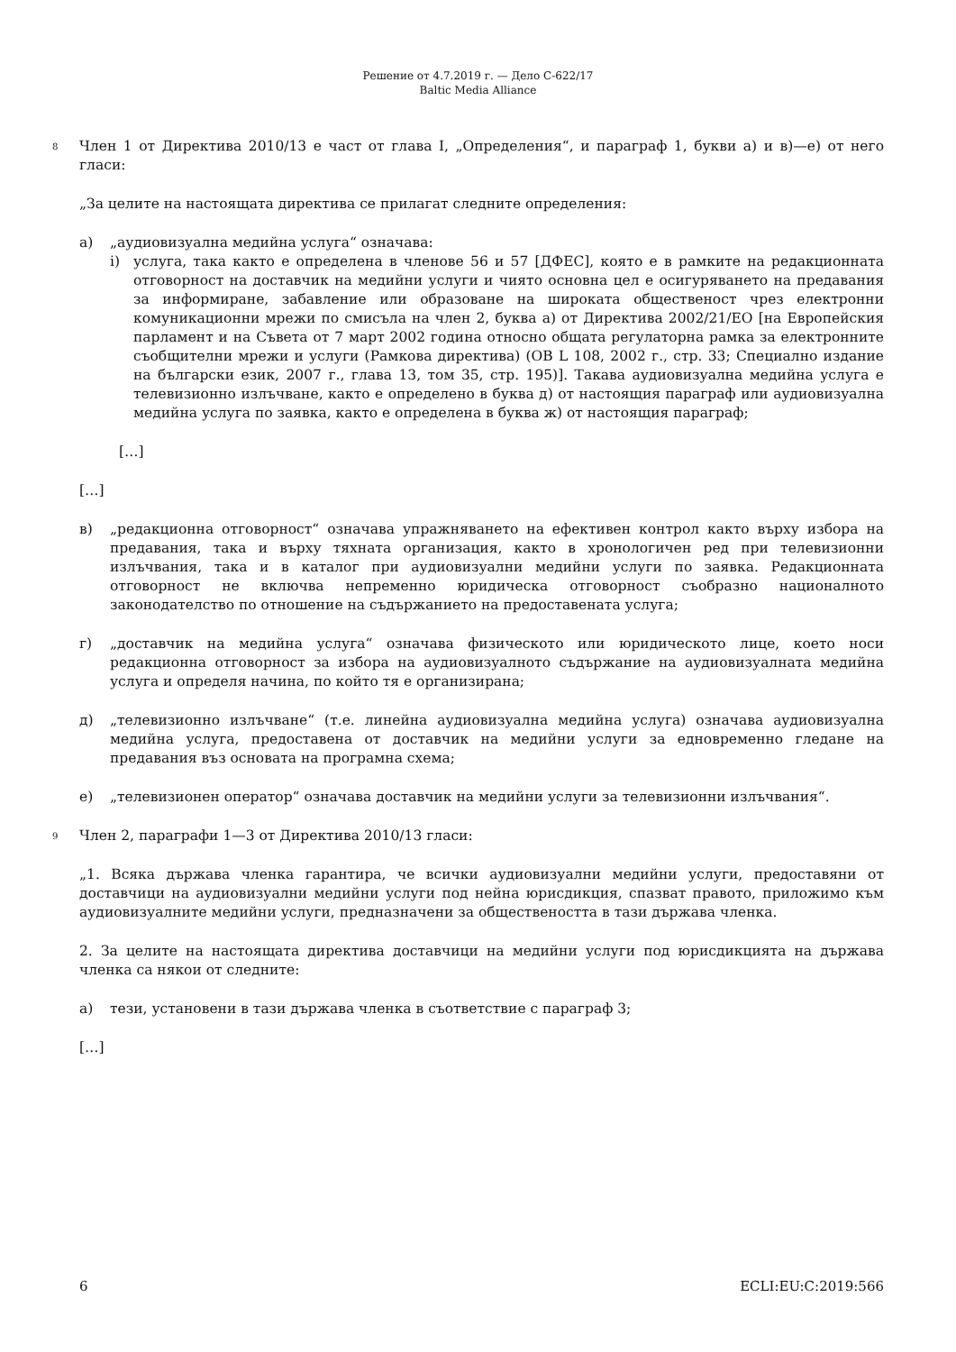Решение от 4.7.2019 г. — Дело C-622/17
Baltic Media Alliance
8 Член 1 от Директива 2010/13 е част от глава I, „Определения“, и параграф 1, букви а) и в)—е) от него гласи:
„За целите на настоящата директива се прилагат следните определения:
а) „аудиовизуална медийна услуга“ означава:
i) услуга, така както е определена в членове 56 и 57 [ДФЕС], която е в рамките на редакционната отговорност на доставчик на медийни услуги и чиято основна цел е осигуряването на предавания за информиране, забавление или образоване на широката общественост чрез електронни комуникационни мрежи по смисъла на член 2, буква а) от Директива 2002/21/ЕО [на Европейския парламент и на Съвета от 7 март 2002 година относно общата регулаторна рамка за електронните съобщителни мрежи и услуги (Рамкова директива) (ОВ L 108, 2002 г., стр. 33; Специално издание на български език, 2007 г., глава 13, том 35, стр. 195)]. Такава аудиовизуална медийна услуга е телевизионно излъчване, както е определено в буква д) от настоящия параграф или аудиовизуална медийна услуга по заявка, както е определена в буква ж) от настоящия параграф;
[…]
[…]
в) „редакционна отговорност“ означава упражняването на ефективен контрол както върху избора на предавания, така и върху тяхната организация, както в хронологичен ред при телевизионни излъчвания, така и в каталог при аудиовизуални медийни услуги по заявка. Редакционната отговорност не включва непременно юридическа отговорност съобразно националното законодателство по отношение на съдържанието на предоставената услуга;
г) „доставчик на медийна услуга“ означава физическото или юридическото лице, което носи редакционна отговорност за избора на аудиовизуалното съдържание на аудиовизуалната медийна услуга и определя начина, по който тя е организирана;
д) „телевизионно излъчване“ (т.е. линейна аудиовизуална медийна услуга) означава аудиовизуална медийна услуга, предоставена от доставчик на медийни услуги за едновременно гледане на предавания въз основата на програмна схема;
е) „телевизионен оператор“ означава доставчик на медийни услуги за телевизионни излъчвания“.
9 Член 2, параграфи 1—3 от Директива 2010/13 гласи:
„1. Всяка държава членка гарантира, че всички аудиовизуални медийни услуги, предоставяни от доставчици на аудиовизуални медийни услуги под нейна юрисдикция, спазват правото, приложимо към аудиовизуалните медийни услуги, предназначени за обществеността в тази държава членка.
2. За целите на настоящата директива доставчици на медийни услуги под юрисдикцията на държава членка са някои от следните:
а) тези, установени в тази държава членка в съответствие с параграф 3;
[…]
6 ECLI:EU:C:2019:566